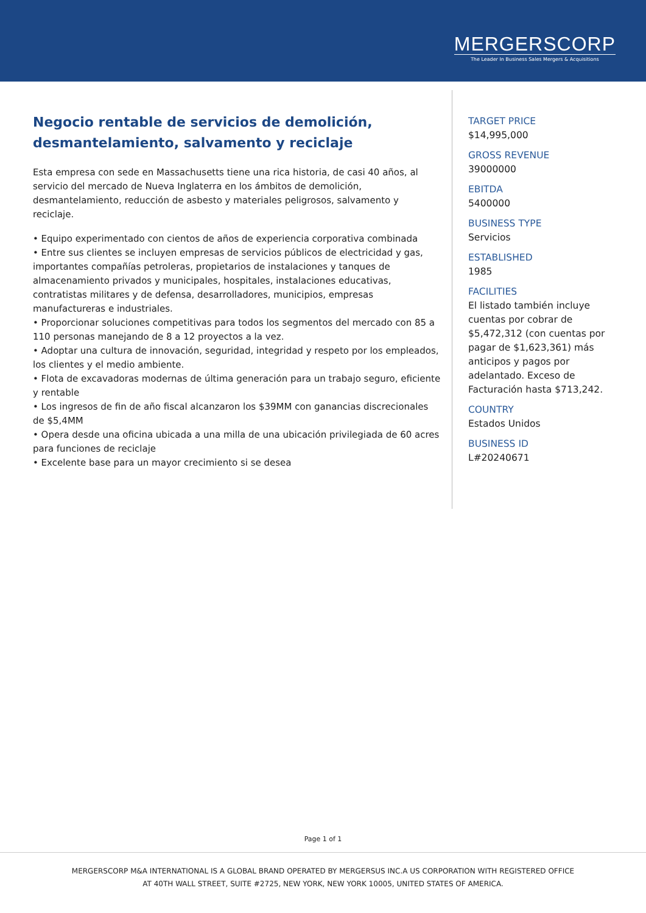MERGERSCORP
The Leader In Business Sales Mergers & Acquisitions
Negocio rentable de servicios de demolición, desmantelamiento, salvamento y reciclaje
Esta empresa con sede en Massachusetts tiene una rica historia, de casi 40 años, al servicio del mercado de Nueva Inglaterra en los ámbitos de demolición, desmantelamiento, reducción de asbesto y materiales peligrosos, salvamento y reciclaje.
• Equipo experimentado con cientos de años de experiencia corporativa combinada
• Entre sus clientes se incluyen empresas de servicios públicos de electricidad y gas, importantes compañías petroleras, propietarios de instalaciones y tanques de almacenamiento privados y municipales, hospitales, instalaciones educativas, contratistas militares y de defensa, desarrolladores, municipios, empresas manufactureras e industriales.
• Proporcionar soluciones competitivas para todos los segmentos del mercado con 85 a 110 personas manejando de 8 a 12 proyectos a la vez.
• Adoptar una cultura de innovación, seguridad, integridad y respeto por los empleados, los clientes y el medio ambiente.
• Flota de excavadoras modernas de última generación para un trabajo seguro, eficiente y rentable
• Los ingresos de fin de año fiscal alcanzaron los $39MM con ganancias discrecionales de $5,4MM
• Opera desde una oficina ubicada a una milla de una ubicación privilegiada de 60 acres para funciones de reciclaje
• Excelente base para un mayor crecimiento si se desea
TARGET PRICE
$14,995,000
GROSS REVENUE
39000000
EBITDA
5400000
BUSINESS TYPE
Servicios
ESTABLISHED
1985
FACILITIES
El listado también incluye cuentas por cobrar de $5,472,312 (con cuentas por pagar de $1,623,361) más anticipos y pagos por adelantado. Exceso de Facturación hasta $713,242.
COUNTRY
Estados Unidos
BUSINESS ID
L#20240671
Page 1 of 1
MERGERSCORP M&A INTERNATIONAL IS A GLOBAL BRAND OPERATED BY MERGERSUS INC.A US CORPORATION WITH REGISTERED OFFICE
AT 40TH WALL STREET, SUITE #2725, NEW YORK, NEW YORK 10005, UNITED STATES OF AMERICA.